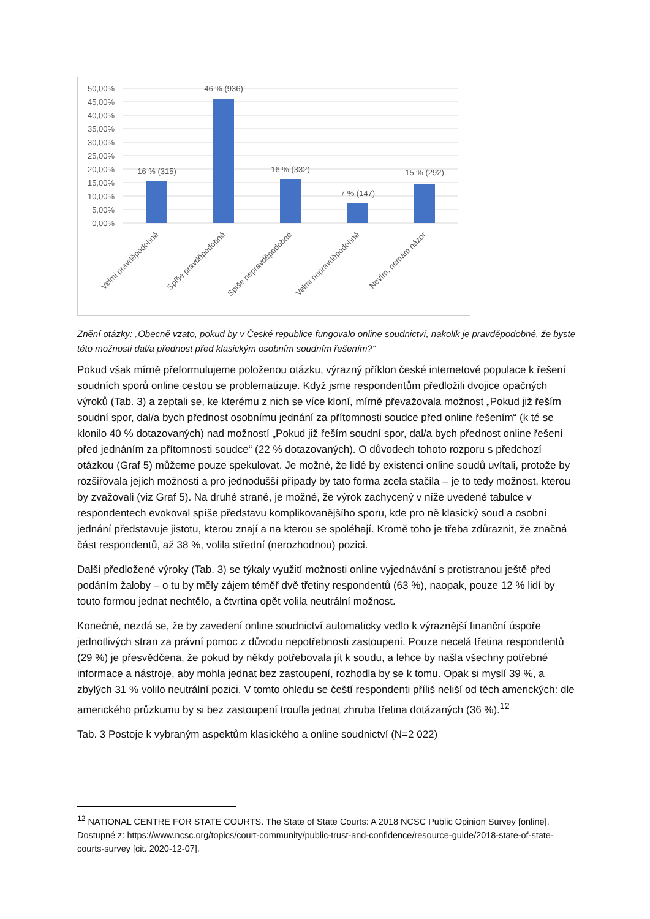50,00%
45,00%
40,00%
35,00%
30,00%
25,00%
20,00%
15,00%
10,00%
5,00%
0,00%
16 % (315)
46 % (936)
16 % (332)
7 % (147)
15 % (292)
Velmi pravděpodobné
Spíše pravděpodobné
Spíše nepravděpodobné
Velmi nepravděpodobné
Nevím, nemám názor
Znění otázky: „Obecně vzato, pokud by v České republice fungovalo online soudnictví, nakolik je pravděpodobné, že byste této možnosti dal/a přednost před klasickým osobním soudním řešením?“
Pokud však mírně přeformulujeme položenou otázku, výrazný příklon české internetové populace k řešení soudních sporů online cestou se problematizuje. Když jsme respondentům předložili dvojice opačných výroků (Tab. 3) a zeptali se, ke kterému z nich se více kloní, mírně převažovala možnost „Pokud již řeším soudní spor, dal/a bych přednost osobnímu jednání za přítomnosti soudce před online řešením“ (k té se klonilo 40 % dotazovaných) nad možností „Pokud již řeším soudní spor, dal/a bych přednost online řešení před jednáním za přítomnosti soudce“ (22 % dotazovaných). O důvodech tohoto rozporu s předchozí otázkou (Graf 5) můžeme pouze spekulovat. Je možné, že lidé by existenci online soudů uvítali, protože by rozšiřovala jejich možnosti a pro jednodušší případy by tato forma zcela stačila – je to tedy možnost, kterou by zvažovali (viz Graf 5). Na druhé straně, je možné, že výrok zachycený v níže uvedené tabulce v respondentech evokoval spíše představu komplikovanějšího sporu, kde pro ně klasický soud a osobní jednání představuje jistotu, kterou znají a na kterou se spoléhají. Kromě toho je třeba zdůraznit, že značná část respondentů, až 38 %, volila střední (nerozhodnou) pozici.
Další předložené výroky (Tab. 3) se týkaly využití možnosti online vyjednávání s protistranou ještě před podáním žaloby – o tu by měly zájem téměř dvě třetiny respondentů (63 %), naopak, pouze 12 % lidí by touto formou jednat nechtělo, a čtvrtina opět volila neutrální možnost.
Konečně, nezdá se, že by zavedení online soudnictví automaticky vedlo k výraznější finanční úspoře jednotlivých stran za právní pomoc z důvodu nepotřebnosti zastoupení. Pouze necelá třetina respondentů (29 %) je přesvědčena, že pokud by někdy potřebovala jít k soudu, a lehce by našla všechny potřebné informace a nástroje, aby mohla jednat bez zastoupení, rozhodla by se k tomu. Opak si myslí 39 %, a zbylých 31 % volilo neutrální pozici. V tomto ohledu se čeští respondenti příliš neliší od těch amerických: dle amerického průzkumu by si bez zastoupení troufla jednat zhruba třetina dotázaných (36 %).<sup>12</sup>
Tab. 3 Postoje k vybraným aspektům klasického a online soudnictví (N=2 022)
<sup>12</sup> NATIONAL CENTRE FOR STATE COURTS. The State of State Courts: A 2018 NCSC Public Opinion Survey [online]. Dostupné z: https://www.ncsc.org/topics/court-community/public-trust-and-confidence/resource-guide/2018-state-of-state-courts-survey [cit. 2020-12-07].